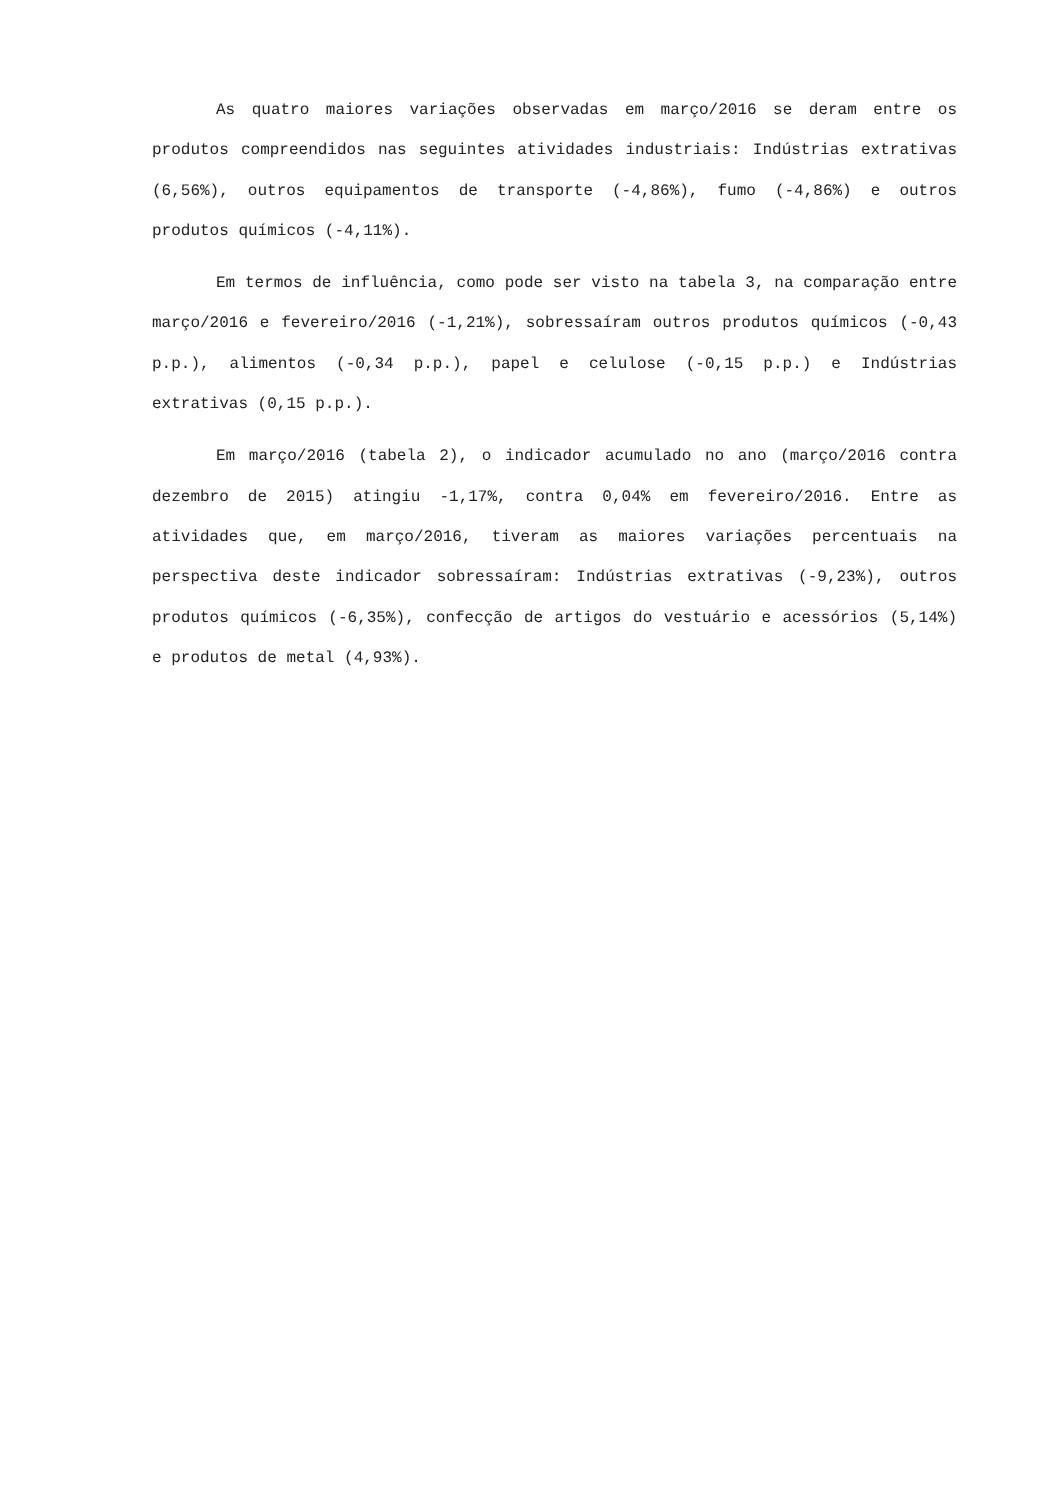As quatro maiores variações observadas em março/2016 se deram entre os produtos compreendidos nas seguintes atividades industriais: Indústrias extrativas (6,56%), outros equipamentos de transporte (-4,86%), fumo (-4,86%) e outros produtos químicos (-4,11%).
Em termos de influência, como pode ser visto na tabela 3, na comparação entre março/2016 e fevereiro/2016 (-1,21%), sobressaíram outros produtos químicos (-0,43 p.p.), alimentos (-0,34 p.p.), papel e celulose (-0,15 p.p.) e Indústrias extrativas (0,15 p.p.).
Em março/2016 (tabela 2), o indicador acumulado no ano (março/2016 contra dezembro de 2015) atingiu -1,17%, contra 0,04% em fevereiro/2016. Entre as atividades que, em março/2016, tiveram as maiores variações percentuais na perspectiva deste indicador sobressaíram: Indústrias extrativas (-9,23%), outros produtos químicos (-6,35%), confecção de artigos do vestuário e acessórios (5,14%) e produtos de metal (4,93%).